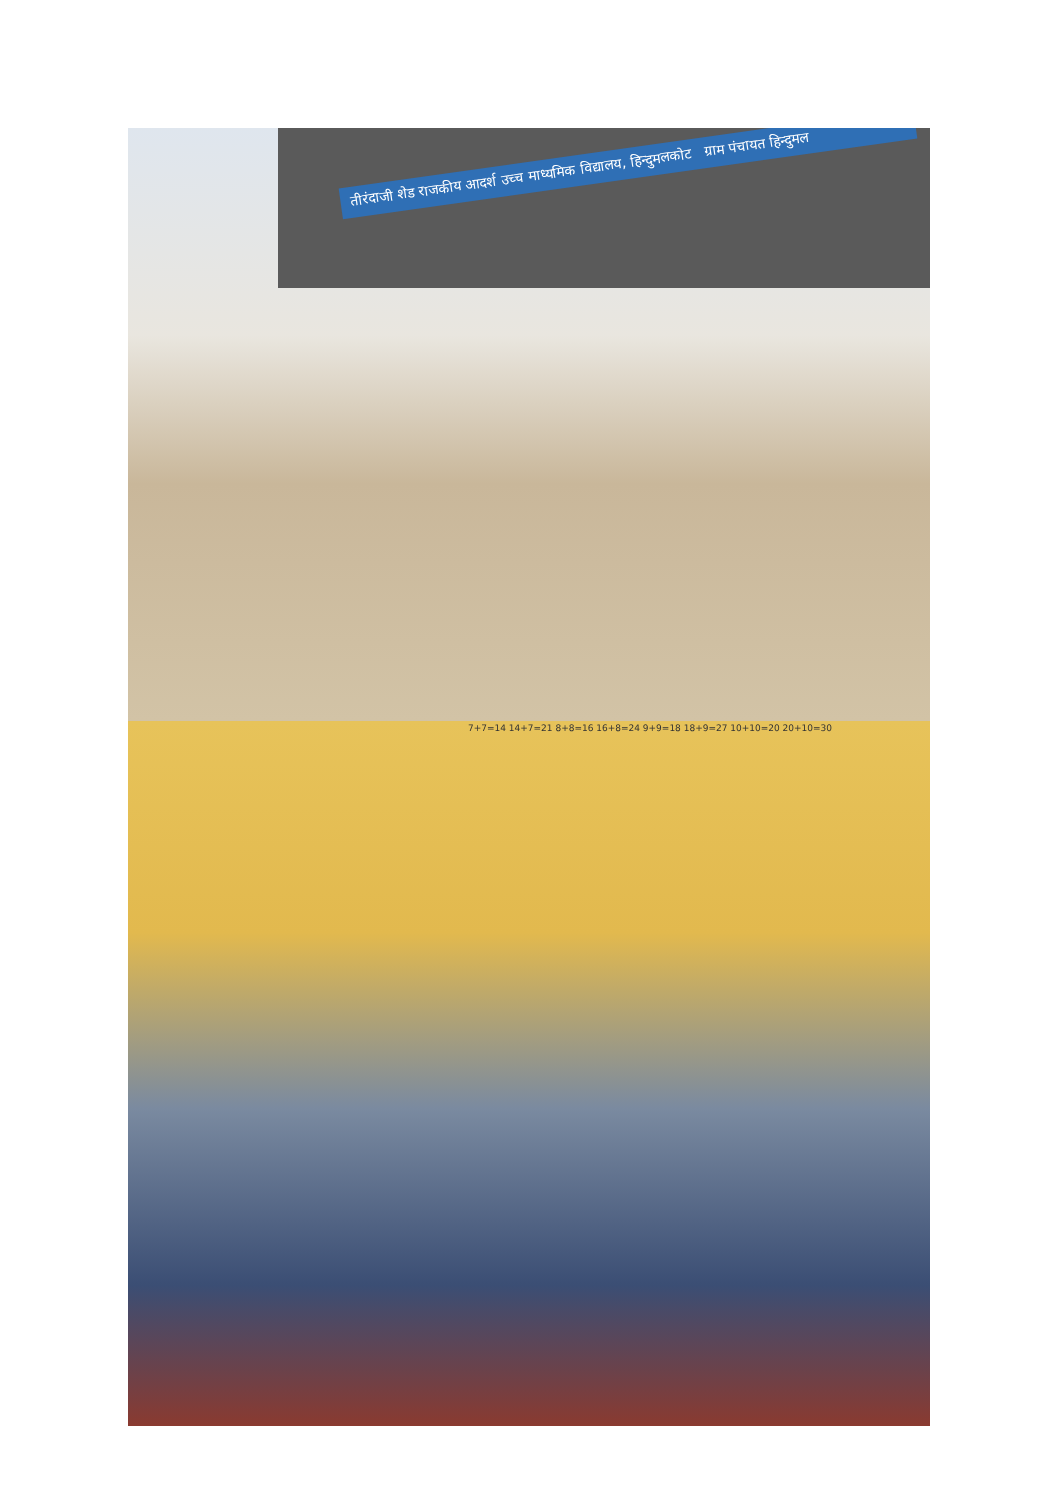तीरंदाजी शेड राजकीय आदर्श उच्च माध्यमिक विद्यालय, हिन्दुमलकोट ग्राम पंचायत हिन्दुमल
7+7=14 14+7=21 8+8=16 16+8=24 9+9=18 18+9=27 10+10=20 20+10=30